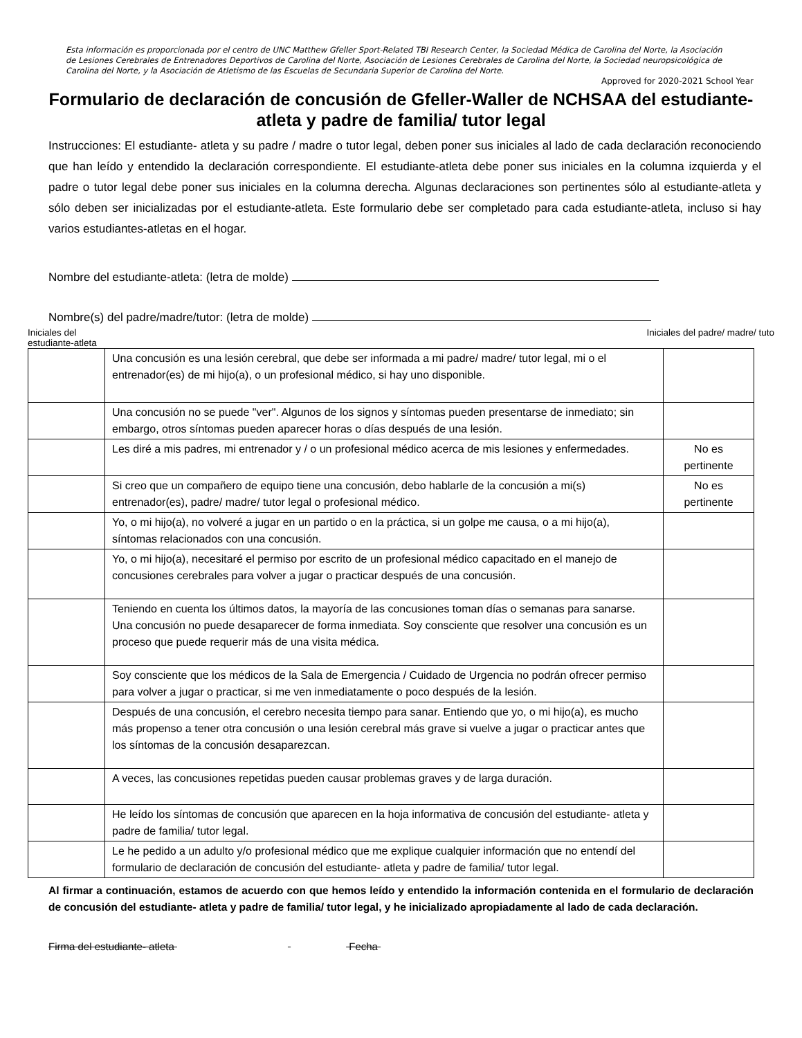Esta información es proporcionada por el centro de UNC Matthew Gfeller Sport-Related TBI Research Center, la Sociedad Médica de Carolina del Norte, la Asociación de Lesiones Cerebrales de Entrenadores Deportivos de Carolina del Norte, Asociación de Lesiones Cerebrales de Carolina del Norte, la Sociedad neuropsicológica de Carolina del Norte, y la Asociación de Atletismo de las Escuelas de Secundaria Superior de Carolina del Norte.
Approved for 2020-2021 School Year
Formulario de declaración de concusión de Gfeller-Waller de NCHSAA del estudiante- atleta y padre de familia/ tutor legal
Instrucciones: El estudiante- atleta y su padre / madre o tutor legal, deben poner sus iniciales al lado de cada declaración reconociendo que han leído y entendido la declaración correspondiente. El estudiante-atleta debe poner sus iniciales en la columna izquierda y el padre o tutor legal debe poner sus iniciales en la columna derecha. Algunas declaraciones son pertinentes sólo al estudiante-atleta y sólo deben ser inicializadas por el estudiante-atleta. Este formulario debe ser completado para cada estudiante-atleta, incluso si hay varios estudiantes-atletas en el hogar.
Nombre del estudiante-atleta: (letra de molde)
Nombre(s) del padre/madre/tutor: (letra de molde)
Iniciales del
estudiante-atleta Iniciales del padre/ madre/ tuto
| | Una concusión es una lesión cerebral, que debe ser informada a mi padre/ madre/ tutor legal, mi o el entrenador(es) de mi hijo(a), o un profesional médico, si hay uno disponible. | |
| | Una concusión no se puede "ver". Algunos de los signos y síntomas pueden presentarse de inmediato; sin embargo, otros síntomas pueden aparecer horas o días después de una lesión. | |
| | Les diré a mis padres, mi entrenador y / o un profesional médico acerca de mis lesiones y enfermedades. | No es pertinente |
| | Si creo que un compañero de equipo tiene una concusión, debo hablarle de la concusión a mi(s) entrenador(es), padre/ madre/ tutor legal o profesional médico. | No es pertinente |
| | Yo, o mi hijo(a), no volveré a jugar en un partido o en la práctica, si un golpe me causa, o a mi hijo(a), síntomas relacionados con una concusión. | |
| | Yo, o mi hijo(a), necesitaré el permiso por escrito de un profesional médico capacitado en el manejo de concusiones cerebrales para volver a jugar o practicar después de una concusión. | |
| | Teniendo en cuenta los últimos datos, la mayoría de las concusiones toman días o semanas para sanarse. Una concusión no puede desaparecer de forma inmediata. Soy consciente que resolver una concusión es un proceso que puede requerir más de una visita médica. | |
| | Soy consciente que los médicos de la Sala de Emergencia / Cuidado de Urgencia no podrán ofrecer permiso para volver a jugar o practicar, si me ven inmediatamente o poco después de la lesión. | |
| | Después de una concusión, el cerebro necesita tiempo para sanar. Entiendo que yo, o mi hijo(a), es mucho más propenso a tener otra concusión o una lesión cerebral más grave si vuelve a jugar o practicar antes que los síntomas de la concusión desaparezcan. | |
| | A veces, las concusiones repetidas pueden causar problemas graves y de larga duración. | |
| | He leído los síntomas de concusión que aparecen en la hoja informativa de concusión del estudiante- atleta y padre de familia/ tutor legal. | |
| | Le he pedido a un adulto y/o profesional médico que me explique cualquier información que no entendí del formulario de declaración de concusión del estudiante- atleta y padre de familia/ tutor legal. | |
Al firmar a continuación, estamos de acuerdo con que hemos leído y entendido la información contenida en el formulario de declaración de concusión del estudiante- atleta y padre de familia/ tutor legal, y he inicializado apropiadamente al lado de cada declaración.
Firma del estudiante- atleta Fecha